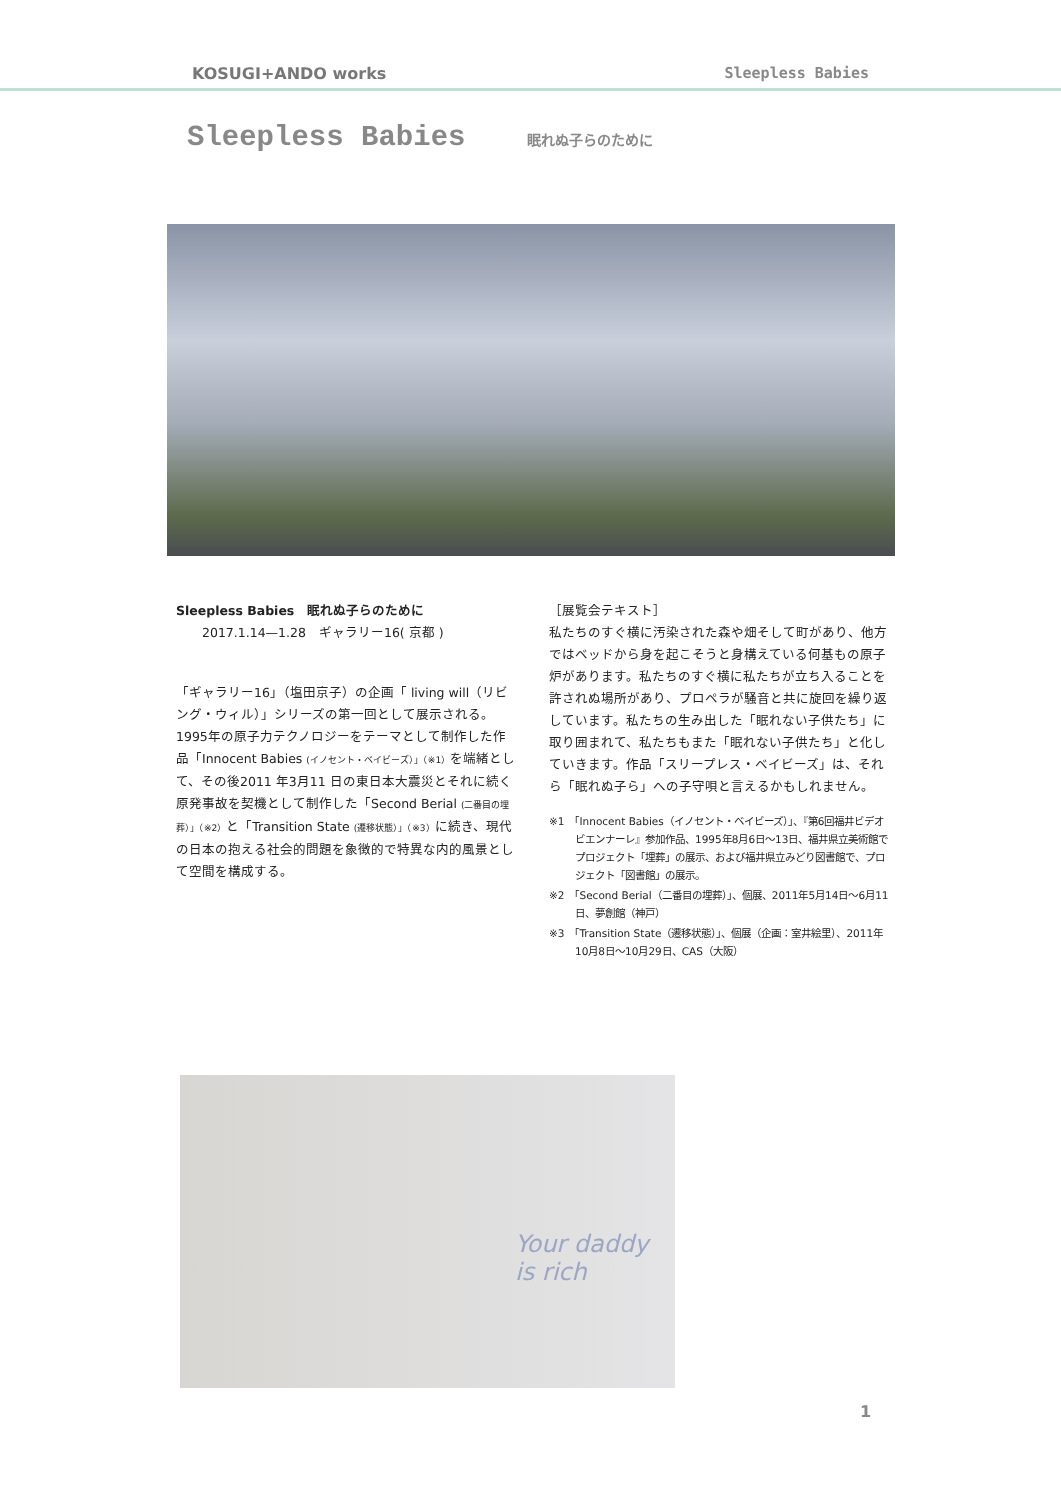KOSUGI+ANDO works Sleepless Babies
Sleepless Babies 眠れぬ子らのために
Sleepless Babies　眠れぬ子らのために
2017.1.14—1.28　ギャラリー16( 京都 )
「ギャラリー16」（塩田京子）の企画「 living will（リビング・ウィル）」シリーズの第一回として展示される。1995年の原子力テクノロジーをテーマとして制作した作品「Innocent Babies (イノセント・ベイビーズ）」（※1）を端緒として、その後2011 年3月11 日の東日本大震災とそれに続く原発事故を契機として制作した「Second Berial (二番目の埋葬）」（※2）と「Transition State (遷移状態）」（※3）に続き、現代の日本の抱える社会的問題を象徴的で特異な内的風景として空間を構成する。
［展覧会テキスト］
私たちのすぐ横に汚染された森や畑そして町があり、他方ではベッドから身を起こそうと身構えている何基もの原子炉があります。私たちのすぐ横に私たちが立ち入ることを許されぬ場所があり、プロペラが騒音と共に旋回を繰り返しています。私たちの生み出した「眠れない子供たち」に取り囲まれて、私たちもまた「眠れない子供たち」と化していきます。作品「スリープレス・ベイビーズ」は、それら「眠れぬ子ら」への子守唄と言えるかもしれません。
※1　「Innocent Babies（イノセント・ベイビーズ）」、『第6回福井ビデオビエンナーレ』参加作品、1995年8月6日〜13日、福井県立美術館でプロジェクト「埋葬」の展示、および福井県立みどり図書館で、プロジェクト「図書館」の展示。
※2　「Second Berial（二番目の埋葬）」、個展、2011年5月14日〜6月11日、夢創館（神戸）
※3　「Transition State（遷移状態）」、個展（企画：室井絵里）、2011年10月8日〜10月29日、CAS（大阪）
Your daddy is rich
1